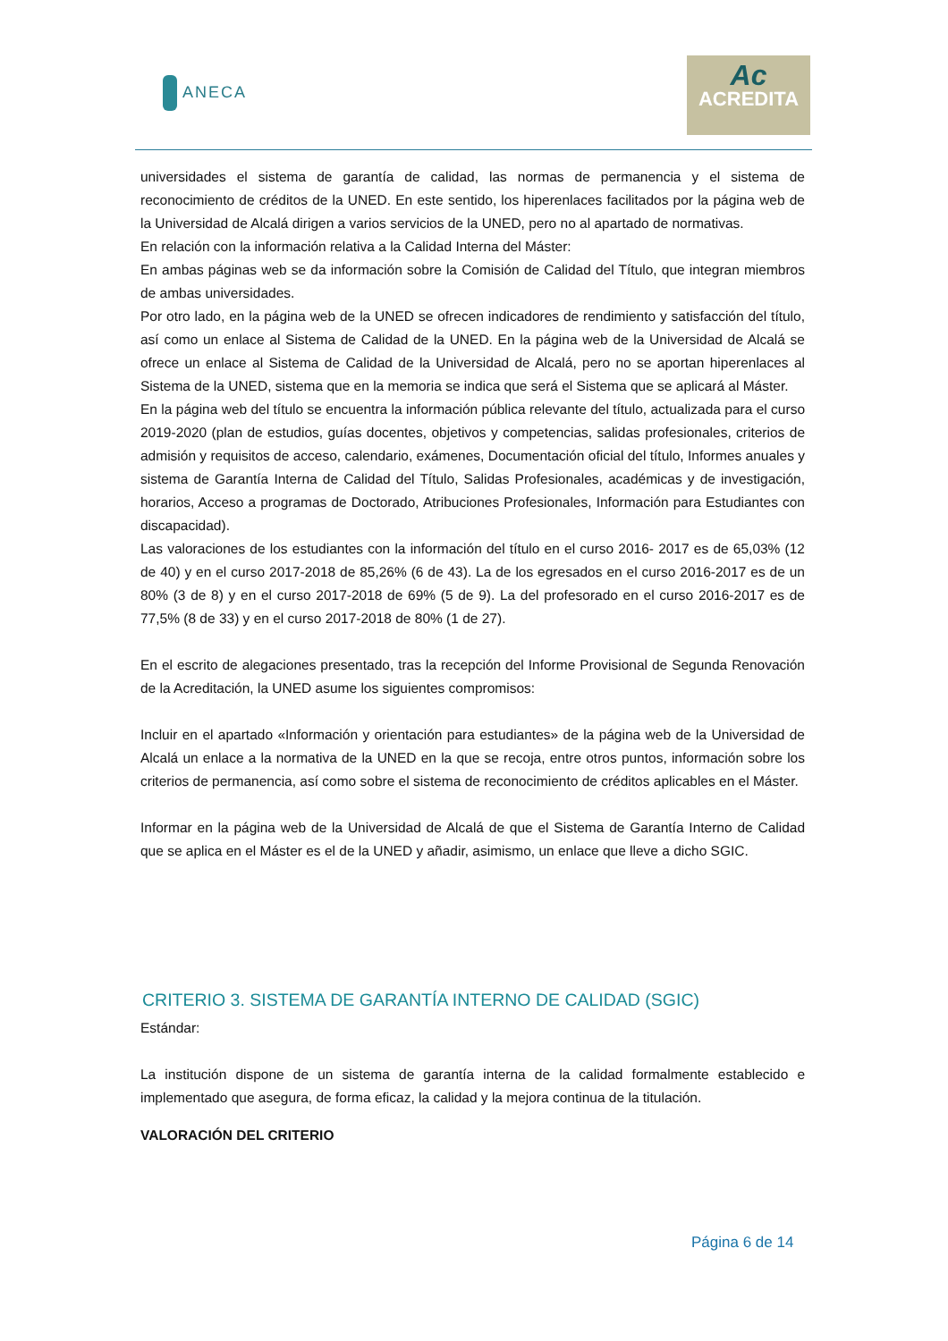ANECA
Ac
ACREDITA
universidades el sistema de garantía de calidad, las normas de permanencia y el sistema de reconocimiento de créditos de la UNED. En este sentido, los hiperenlaces facilitados por la página web de la Universidad de Alcalá dirigen a varios servicios de la UNED, pero no al apartado de normativas.
En relación con la información relativa a la Calidad Interna del Máster:
En ambas páginas web se da información sobre la Comisión de Calidad del Título, que integran miembros de ambas universidades.
Por otro lado, en la página web de la UNED se ofrecen indicadores de rendimiento y satisfacción del título, así como un enlace al Sistema de Calidad de la UNED. En la página web de la Universidad de Alcalá se ofrece un enlace al Sistema de Calidad de la Universidad de Alcalá, pero no se aportan hiperenlaces al Sistema de la UNED, sistema que en la memoria se indica que será el Sistema que se aplicará al Máster.
En la página web del título se encuentra la información pública relevante del título, actualizada para el curso 2019-2020 (plan de estudios, guías docentes, objetivos y competencias, salidas profesionales, criterios de admisión y requisitos de acceso, calendario, exámenes, Documentación oficial del título, Informes anuales y sistema de Garantía Interna de Calidad del Título, Salidas Profesionales, académicas y de investigación, horarios, Acceso a programas de Doctorado, Atribuciones Profesionales, Información para Estudiantes con discapacidad).
Las valoraciones de los estudiantes con la información del título en el curso 2016- 2017 es de 65,03% (12 de 40) y en el curso 2017-2018 de 85,26% (6 de 43). La de los egresados en el curso 2016-2017 es de un 80% (3 de 8) y en el curso 2017-2018 de 69% (5 de 9). La del profesorado en el curso 2016-2017 es de 77,5% (8 de 33) y en el curso 2017-2018 de 80% (1 de 27).
En el escrito de alegaciones presentado, tras la recepción del Informe Provisional de Segunda Renovación de la Acreditación, la UNED asume los siguientes compromisos:
Incluir en el apartado «Información y orientación para estudiantes» de la página web de la Universidad de Alcalá un enlace a la normativa de la UNED en la que se recoja, entre otros puntos, información sobre los criterios de permanencia, así como sobre el sistema de reconocimiento de créditos aplicables en el Máster.
Informar en la página web de la Universidad de Alcalá de que el Sistema de Garantía Interno de Calidad que se aplica en el Máster es el de la UNED y añadir, asimismo, un enlace que lleve a dicho SGIC.
CRITERIO 3. SISTEMA DE GARANTÍA INTERNO DE CALIDAD (SGIC)
Estándar:
La institución dispone de un sistema de garantía interna de la calidad formalmente establecido e implementado que asegura, de forma eficaz, la calidad y la mejora continua de la titulación.
VALORACIÓN DEL CRITERIO
Página 6 de 14